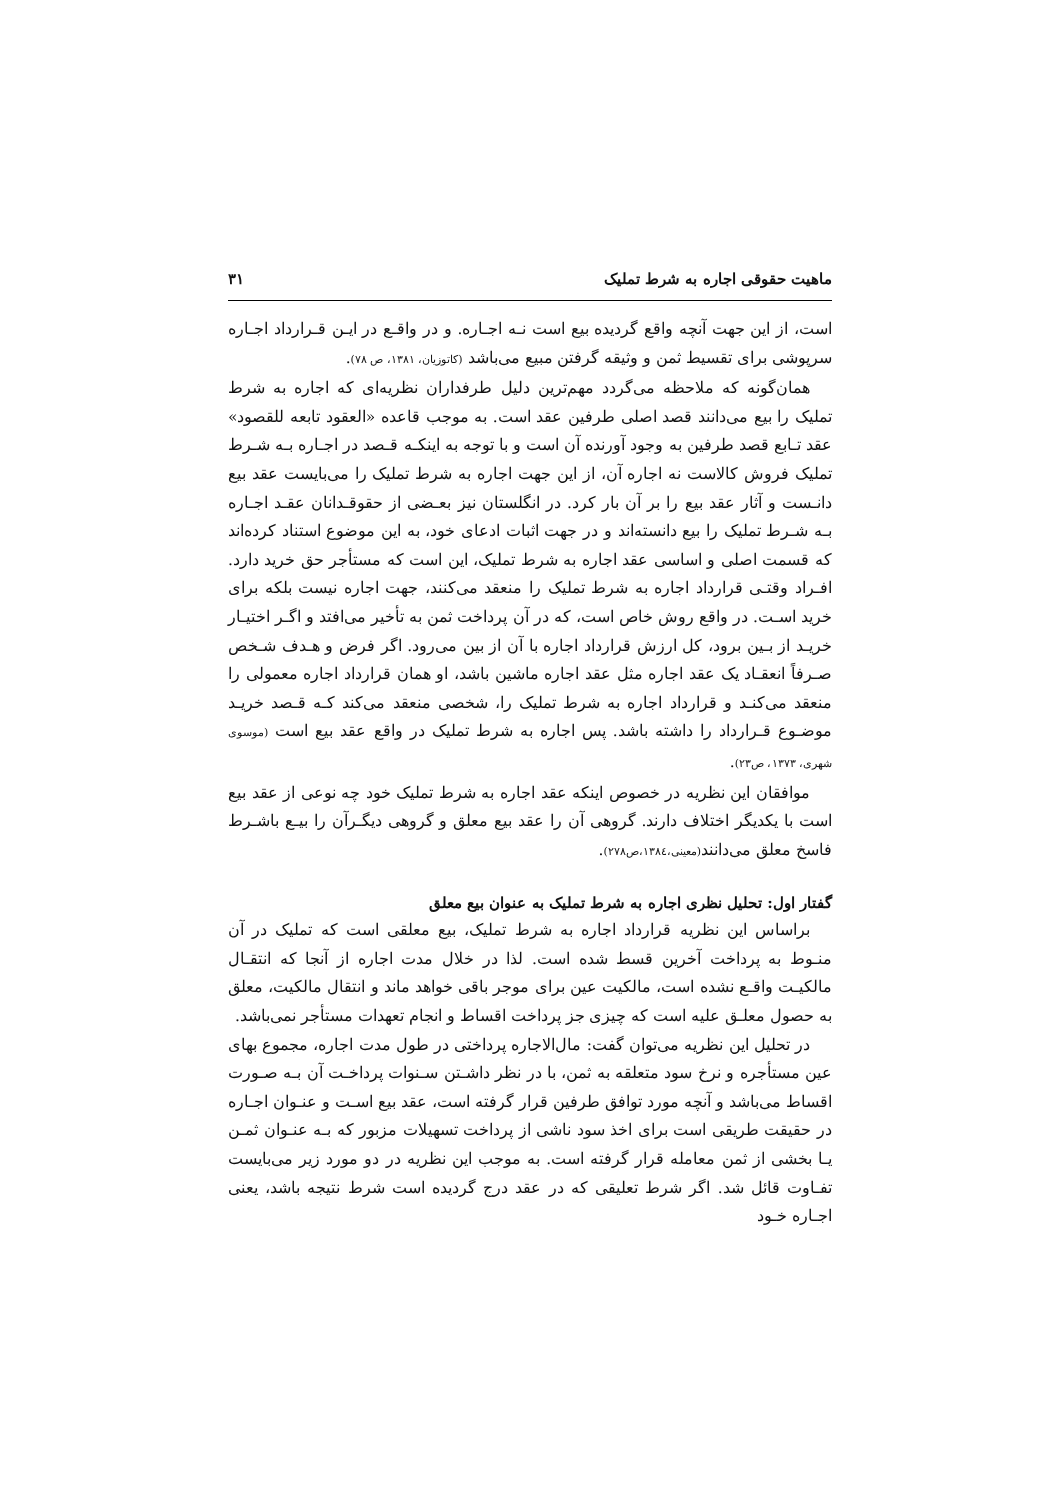ماهیت حقوقی اجاره به شرط تملیک ۳۱
است، از این جهت آنچه واقع گردیده بیع است نـه اجـاره. و در واقـع در ایـن قـرارداد اجـاره سرپوشی برای تقسیط ثمن و وثیقه گرفتن مبیع می‌باشد (کاتوزیان، ۱۳۸۱، ص ۷۸).
همان‌گونه که ملاحظه می‌گردد مهم‌ترین دلیل طرفداران نظریه‌ای که اجاره به شرط تملیک را بیع می‌دانند قصد اصلی طرفین عقد است. به موجب قاعده «العقود تابعه للقصود» عقد تـابع قصد طرفین به وجود آورنده آن است و با توجه به اینکـه قـصد در اجـاره بـه شـرط تملیک فروش کالاست نه اجاره آن، از این جهت اجاره به شرط تملیک را می‌بایست عقد بیع دانـست و آثار عقد بیع را بر آن بار کرد. در انگلستان نیز بعـضی از حقوقـدانان عقـد اجـاره بـه شـرط تملیک را بیع دانسته‌اند و در جهت اثبات ادعای خود، به این موضوع استناد کرده‌اند که قسمت اصلی و اساسی عقد اجاره به شرط تملیک، این است که مستأجر حق خرید دارد. افـراد وقتـی قرارداد اجاره به شرط تملیک را منعقد می‌کنند، جهت اجاره نیست بلکه برای خرید اسـت. در واقع روش خاص است، که در آن پرداخت ثمن به تأخیر می‌افتد و اگـر اختیـار خریـد از بـین برود، کل ارزش قرارداد اجاره با آن از بین می‌رود. اگر فرض و هـدف شـخص صـرفاً انعقـاد یک عقد اجاره مثل عقد اجاره ماشین باشد، او همان قرارداد اجاره معمولی را منعقد می‌کنـد و قرارداد اجاره به شرط تملیک را، شخصی منعقد می‌کند کـه قـصد خریـد موضـوع قـرارداد را داشته باشد. پس اجاره به شرط تملیک در واقع عقد بیع است (موسوی شهری، ۱۳۷۳، ص۲۳).
موافقان این نظریه در خصوص اینکه عقد اجاره به شرط تملیک خود چه نوعی از عقد بیع است با یکدیگر اختلاف دارند. گروهی آن را عقد بیع معلق و گروهی دیگـرآن را بیـع باشـرط فاسخ معلق می‌دانند(معینی،۱۳۸٤،ص۲۷۸).
گفتار اول: تحلیل نظری اجاره به شرط تملیک به عنوان بیع معلق
براساس این نظریه قرارداد اجاره به شرط تملیک، بیع معلقی است که تملیک در آن منـوط به پرداخت آخرین قسط شده است. لذا در خلال مدت اجاره از آنجا که انتقـال مالکیـت واقـع نشده است، مالکیت عین برای موجر باقی خواهد ماند و انتقال مالکیت، معلق به حصول معلـق علیه است که چیزی جز پرداخت اقساط و انجام تعهدات مستأجر نمی‌باشد.
در تحلیل این نظریه می‌توان گفت: مال‌الاجاره پرداختی در طول مدت اجاره، مجموع بهای عین مستأجره و نرخ سود متعلقه به ثمن، با در نظر داشـتن سـنوات پرداخـت آن بـه صـورت اقساط می‌باشد و آنچه مورد توافق طرفین قرار گرفته است، عقد بیع اسـت و عنـوان اجـاره در حقیقت طریقی است برای اخذ سود ناشی از پرداخت تسهیلات مزبور که بـه عنـوان ثمـن یـا بخشی از ثمن معامله قرار گرفته است. به موجب این نظریه در دو مورد زیر می‌بایست تفـاوت قائل شد. اگر شرط تعلیقی که در عقد درج گردیده است شرط نتیجه باشد، یعنی اجـاره خـود